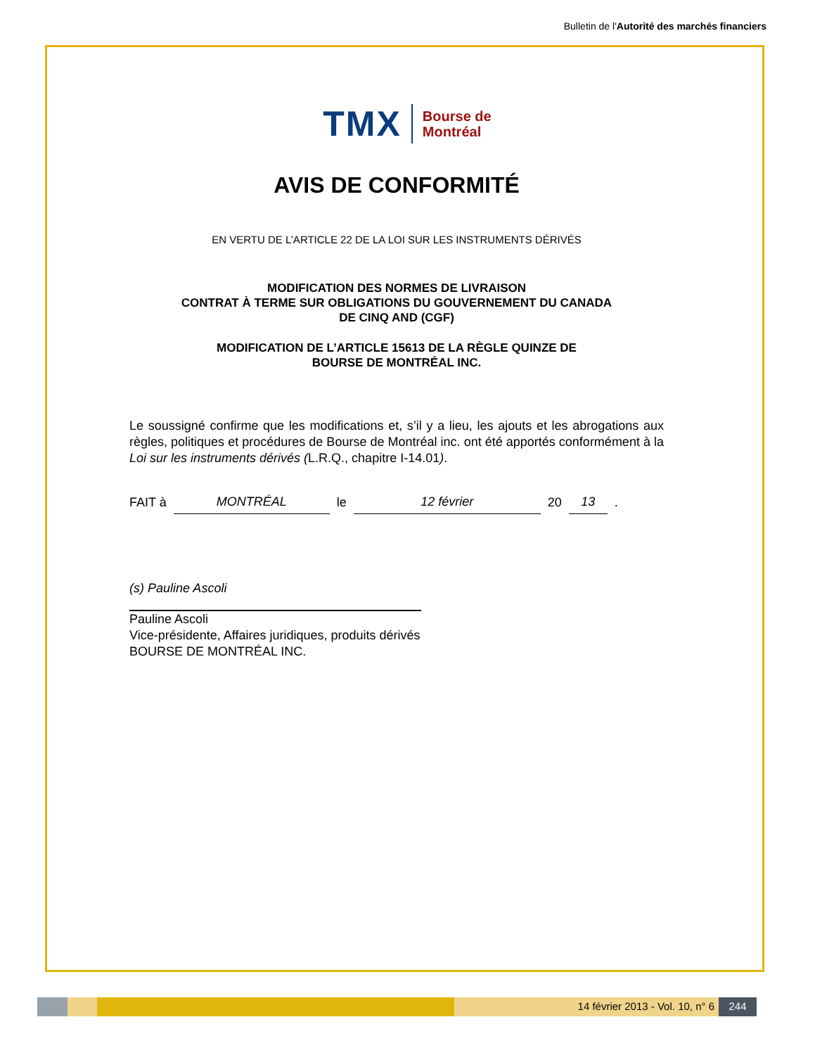Bulletin de l'Autorité des marchés financiers
TMX Bourse de
Montréal
AVIS DE CONFORMITÉ
EN VERTU DE L’ARTICLE 22 DE LA LOI SUR LES INSTRUMENTS DÉRIVÉS
MODIFICATION DES NORMES DE LIVRAISON
CONTRAT À TERME SUR OBLIGATIONS DU GOUVERNEMENT DU CANADA
DE CINQ AND (CGF)
MODIFICATION DE L’ARTICLE 15613 DE LA RÈGLE QUINZE DE
BOURSE DE MONTRÉAL INC.
Le soussigné confirme que les modifications et, s’il y a lieu, les ajouts et les abrogations aux règles, politiques et procédures de Bourse de Montréal inc. ont été apportés conformément à la Loi sur les instruments dérivés (L.R.Q., chapitre I-14.01).
FAIT à MONTRÉAL le 12 février 20 13 .
(s) Pauline Ascoli
Pauline Ascoli
Vice-présidente, Affaires juridiques, produits dérivés
BOURSE DE MONTRÉAL INC.
14 février 2013 - Vol. 10, n° 6 244